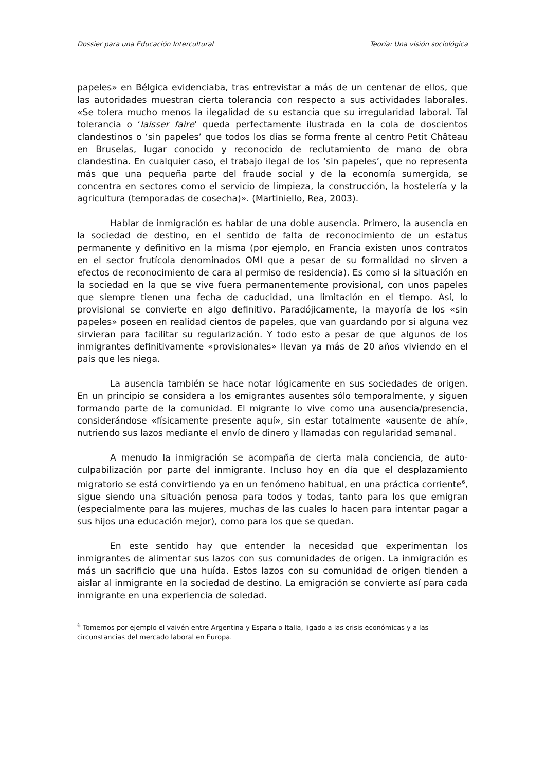Dossier para una Educación Intercultural Teoría: Una visión sociológica
papeles» en Bélgica evidenciaba, tras entrevistar a más de un centenar de ellos, que las autoridades muestran cierta tolerancia con respecto a sus actividades laborales. «Se tolera mucho menos la ilegalidad de su estancia que su irregularidad laboral. Tal tolerancia o ‘laisser faire‘ queda perfectamente ilustrada en la cola de doscientos clandestinos o ‘sin papeles’ que todos los días se forma frente al centro Petit Château en Bruselas, lugar conocido y reconocido de reclutamiento de mano de obra clandestina. En cualquier caso, el trabajo ilegal de los ‘sin papeles’, que no representa más que una pequeña parte del fraude social y de la economía sumergida, se concentra en sectores como el servicio de limpieza, la construcción, la hostelería y la agricultura (temporadas de cosecha)». (Martiniello, Rea, 2003).
Hablar de inmigración es hablar de una doble ausencia. Primero, la ausencia en la sociedad de destino, en el sentido de falta de reconocimiento de un estatus permanente y definitivo en la misma (por ejemplo, en Francia existen unos contratos en el sector frutícola denominados OMI que a pesar de su formalidad no sirven a efectos de reconocimiento de cara al permiso de residencia). Es como si la situación en la sociedad en la que se vive fuera permanentemente provisional, con unos papeles que siempre tienen una fecha de caducidad, una limitación en el tiempo. Así, lo provisional se convierte en algo definitivo. Paradójicamente, la mayoría de los «sin papeles» poseen en realidad cientos de papeles, que van guardando por si alguna vez sirvieran para facilitar su regularización. Y todo esto a pesar de que algunos de los inmigrantes definitivamente «provisionales» llevan ya más de 20 años viviendo en el país que les niega.
La ausencia también se hace notar lógicamente en sus sociedades de origen. En un principio se considera a los emigrantes ausentes sólo temporalmente, y siguen formando parte de la comunidad. El migrante lo vive como una ausencia/presencia, considerándose «físicamente presente aquí», sin estar totalmente «ausente de ahí», nutriendo sus lazos mediante el envío de dinero y llamadas con regularidad semanal.
A menudo la inmigración se acompaña de cierta mala conciencia, de auto-culpabilización por parte del inmigrante. Incluso hoy en día que el desplazamiento migratorio se está convirtiendo ya en un fenómeno habitual, en una práctica corriente<sup>6</sup>, sigue siendo una situación penosa para todos y todas, tanto para los que emigran (especialmente para las mujeres, muchas de las cuales lo hacen para intentar pagar a sus hijos una educación mejor), como para los que se quedan.
En este sentido hay que entender la necesidad que experimentan los inmigrantes de alimentar sus lazos con sus comunidades de origen. La inmigración es más un sacrificio que una huída. Estos lazos con su comunidad de origen tienden a aislar al inmigrante en la sociedad de destino. La emigración se convierte así para cada inmigrante en una experiencia de soledad.
<sup>6</sup> Tomemos por ejemplo el vaivén entre Argentina y España o Italia, ligado a las crisis económicas y a las circunstancias del mercado laboral en Europa.